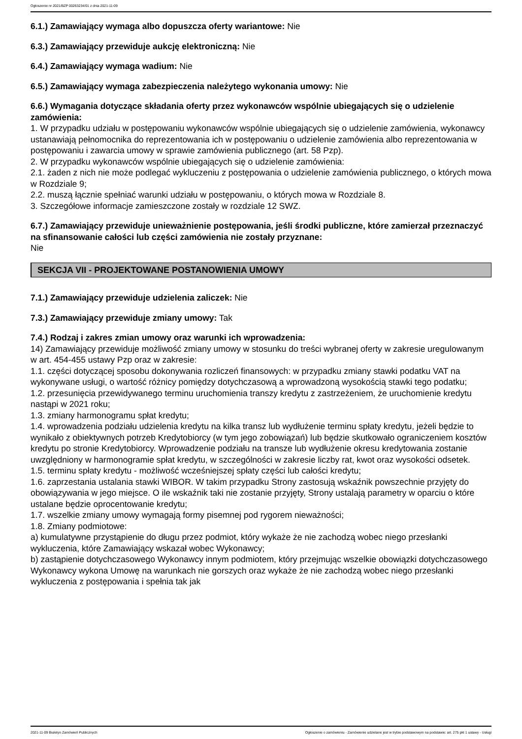Ogłoszenie nr 2021/BZP 00263234/01 z dnia 2021-11-09
6.1.) Zamawiający wymaga albo dopuszcza oferty wariantowe: Nie
6.3.) Zamawiający przewiduje aukcję elektroniczną: Nie
6.4.) Zamawiający wymaga wadium: Nie
6.5.) Zamawiający wymaga zabezpieczenia należytego wykonania umowy: Nie
6.6.) Wymagania dotyczące składania oferty przez wykonawców wspólnie ubiegających się o udzielenie zamówienia:
1. W przypadku udziału w postępowaniu wykonawców wspólnie ubiegających się o udzielenie zamówienia, wykonawcy ustanawiają pełnomocnika do reprezentowania ich w postępowaniu o udzielenie zamówienia albo reprezentowania w postępowaniu i zawarcia umowy w sprawie zamówienia publicznego (art. 58 Pzp).
2. W przypadku wykonawców wspólnie ubiegających się o udzielenie zamówienia:
2.1. żaden z nich nie może podlegać wykluczeniu z postępowania o udzielenie zamówienia publicznego, o których mowa w Rozdziale 9;
2.2. muszą łącznie spełniać warunki udziału w postępowaniu, o których mowa w Rozdziale 8.
3. Szczegółowe informacje zamieszczone zostały w rozdziale 12 SWZ.
6.7.) Zamawiający przewiduje unieważnienie postępowania, jeśli środki publiczne, które zamierzał przeznaczyć na sfinansowanie całości lub części zamówienia nie zostały przyznane:
Nie
SEKCJA VII - PROJEKTOWANE POSTANOWIENIA UMOWY
7.1.) Zamawiający przewiduje udzielenia zaliczek: Nie
7.3.) Zamawiający przewiduje zmiany umowy: Tak
7.4.) Rodzaj i zakres zmian umowy oraz warunki ich wprowadzenia:
14) Zamawiający przewiduje możliwość zmiany umowy w stosunku do treści wybranej oferty w zakresie uregulowanym w art. 454-455 ustawy Pzp oraz w zakresie:
1.1. części dotyczącej sposobu dokonywania rozliczeń finansowych: w przypadku zmiany stawki podatku VAT na wykonywane usługi, o wartość różnicy pomiędzy dotychczasową a wprowadzoną wysokością stawki tego podatku;
1.2. przesunięcia przewidywanego terminu uruchomienia transzy kredytu z zastrzeżeniem, że uruchomienie kredytu nastąpi w 2021 roku;
1.3. zmiany harmonogramu spłat kredytu;
1.4. wprowadzenia podziału udzielenia kredytu na kilka transz lub wydłużenie terminu spłaty kredytu, jeżeli będzie to wynikało z obiektywnych potrzeb Kredytobiorcy (w tym jego zobowiązań) lub będzie skutkowało ograniczeniem kosztów kredytu po stronie Kredytobiorcy. Wprowadzenie podziału na transze lub wydłużenie okresu kredytowania zostanie uwzględniony w harmonogramie spłat kredytu, w szczególności w zakresie liczby rat, kwot oraz wysokości odsetek.
1.5. terminu spłaty kredytu - możliwość wcześniejszej spłaty części lub całości kredytu;
1.6. zaprzestania ustalania stawki WIBOR. W takim przypadku Strony zastosują wskaźnik powszechnie przyjęty do obowiązywania w jego miejsce. O ile wskaźnik taki nie zostanie przyjęty, Strony ustalają parametry w oparciu o które ustalane będzie oprocentowanie kredytu;
1.7. wszelkie zmiany umowy wymagają formy pisemnej pod rygorem nieważności;
1.8. Zmiany podmiotowe:
a) kumulatywne przystąpienie do długu przez podmiot, który wykaże że nie zachodzą wobec niego przesłanki wykluczenia, które Zamawiający wskazał wobec Wykonawcy;
b) zastąpienie dotychczasowego Wykonawcy innym podmiotem, który przejmując wszelkie obowiązki dotychczasowego Wykonawcy wykona Umowę na warunkach nie gorszych oraz wykaże że nie zachodzą wobec niego przesłanki wykluczenia z postępowania i spełnia tak jak
2021-11-09 Biuletyn Zamówień Publicznych Ogłoszenie o zamówieniu - Zamówienie udzielane jest w trybie podstawowym na podstawie: art. 275 pkt 1 ustawy - Usługi